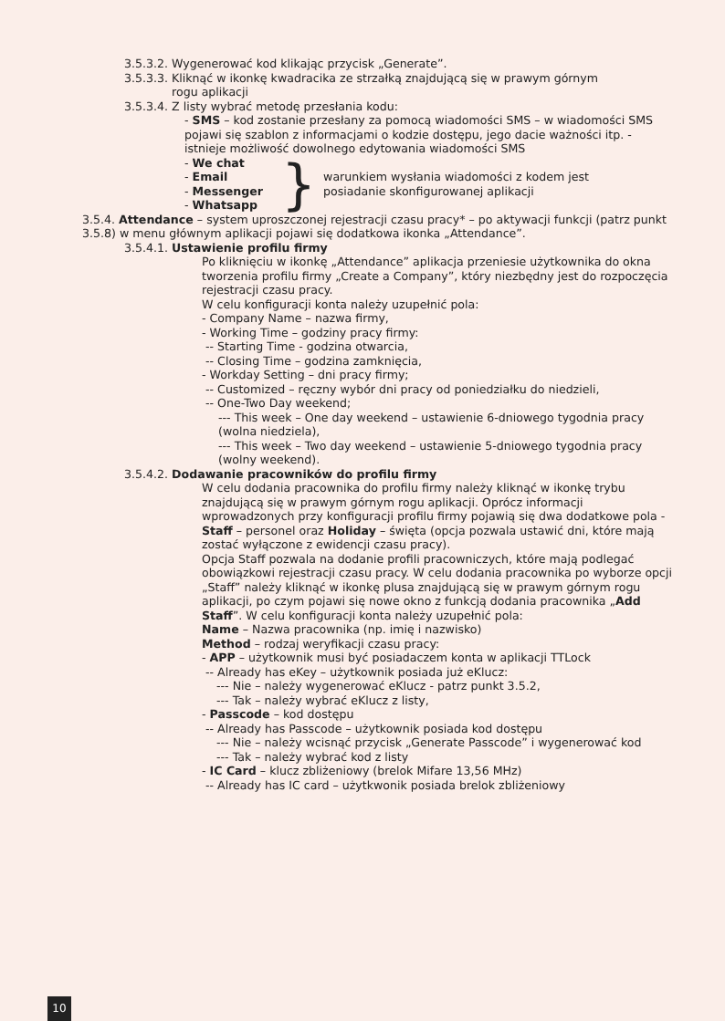3.5.3.2. Wygenerować kod klikając przycisk „Generate”.
3.5.3.3. Kliknąć w ikonkę kwadracika ze strzałką znajdującą się w prawym górnym
rogu aplikacji
3.5.3.4. Z listy wybrać metodę przesłania kodu:
- SMS – kod zostanie przesłany za pomocą wiadomości SMS – w wiadomości SMS pojawi się szablon z informacjami o kodzie dostępu, jego dacie ważności itp. - istnieje możliwość dowolnego edytowania wiadomości SMS
- We chat
- Email
- Messenger
- Whatsapp
}
warunkiem wysłania wiadomości z kodem jest
posiadanie skonfigurowanej aplikacji
3.5.4. Attendance – system uproszczonej rejestracji czasu pracy* – po aktywacji funkcji (patrz punkt 3.5.8) w menu głównym aplikacji pojawi się dodatkowa ikonka „Attendance”.
3.5.4.1. Ustawienie profilu firmy
Po kliknięciu w ikonkę „Attendance” aplikacja przeniesie użytkownika do okna tworzenia profilu firmy „Create a Company”, który niezbędny jest do rozpoczęcia rejestracji czasu pracy.
W celu konfiguracji konta należy uzupełnić pola:
- Company Name – nazwa firmy,
- Working Time – godziny pracy firmy:
-- Starting Time - godzina otwarcia,
-- Closing Time – godzina zamknięcia,
- Workday Setting – dni pracy firmy;
-- Customized – ręczny wybór dni pracy od poniedziałku do niedzieli,
-- One-Two Day weekend;
--- This week – One day weekend – ustawienie 6-dniowego tygodnia pracy (wolna niedziela),
--- This week – Two day weekend – ustawienie 5-dniowego tygodnia pracy (wolny weekend).
3.5.4.2. Dodawanie pracowników do profilu firmy
W celu dodania pracownika do profilu firmy należy kliknąć w ikonkę trybu znajdującą się w prawym górnym rogu aplikacji. Oprócz informacji wprowadzonych przy konfiguracji profilu firmy pojawią się dwa dodatkowe pola - Staff – personel oraz Holiday – święta (opcja pozwala ustawić dni, które mają zostać wyłączone z ewidencji czasu pracy).
Opcja Staff pozwala na dodanie profili pracowniczych, które mają podlegać obowiązkowi rejestracji czasu pracy. W celu dodania pracownika po wyborze opcji „Staff” należy kliknąć w ikonkę plusa znajdującą się w prawym górnym rogu aplikacji, po czym pojawi się nowe okno z funkcją dodania pracownika „Add Staff”. W celu konfiguracji konta należy uzupełnić pola:
Name – Nazwa pracownika (np. imię i nazwisko)
Method – rodzaj weryfikacji czasu pracy:
- APP – użytkownik musi być posiadaczem konta w aplikacji TTLock
-- Already has eKey – użytkownik posiada już eKlucz:
--- Nie – należy wygenerować eKlucz - patrz punkt 3.5.2,
--- Tak – należy wybrać eKlucz z listy,
- Passcode – kod dostępu
-- Already has Passcode – użytkownik posiada kod dostępu
--- Nie – należy wcisnąć przycisk „Generate Passcode” i wygenerować kod
--- Tak – należy wybrać kod z listy
- IC Card – klucz zbliżeniowy (brelok Mifare 13,56 MHz)
-- Already has IC card – użytkwonik posiada brelok zbliżeniowy
10